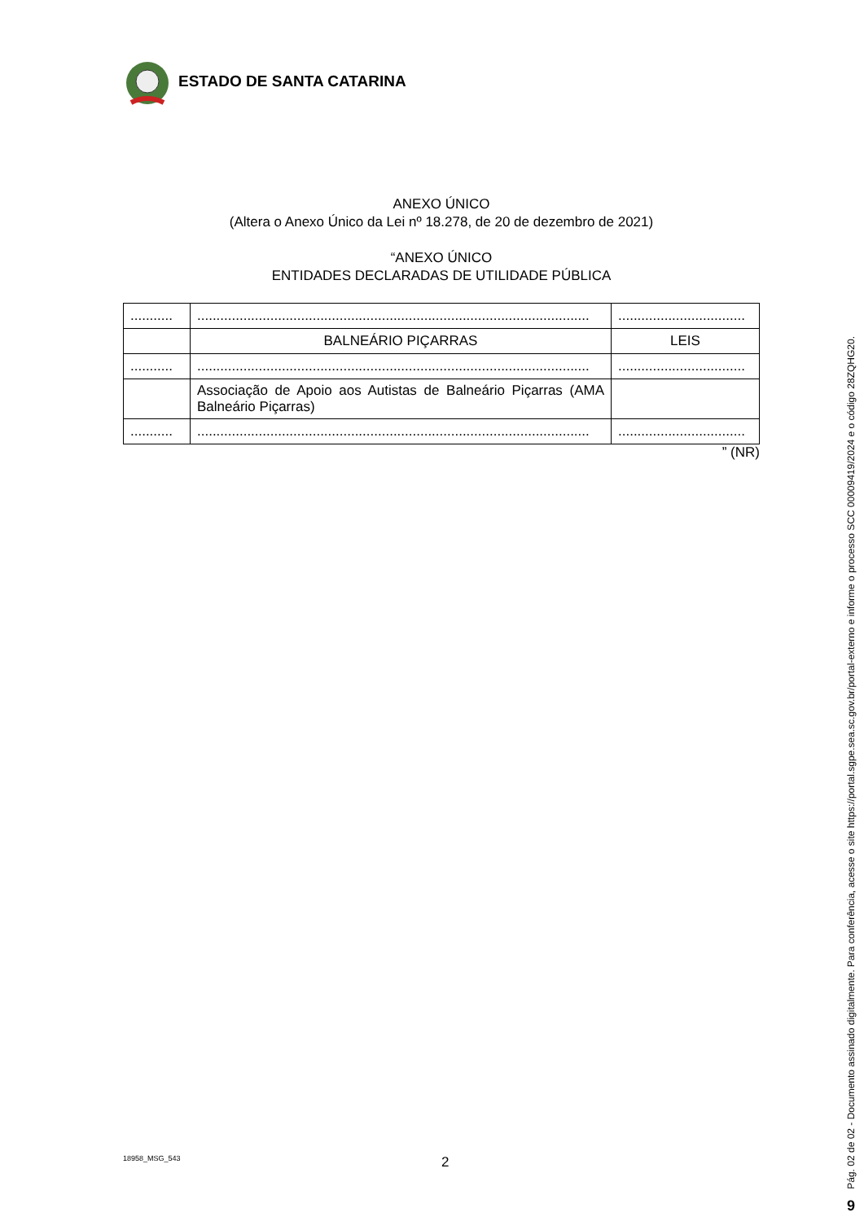ESTADO DE SANTA CATARINA
ANEXO ÚNICO
(Altera o Anexo Único da Lei nº 18.278, de 20 de dezembro de 2021)
“ANEXO ÚNICO
ENTIDADES DECLARADAS DE UTILIDADE PÚBLICA
| ........... | ...................................................................................................... | ................................. |
| | BALNEÁRIO PIÇARRAS | LEIS |
| ........... | ...................................................................................................... | ................................. |
| | Associação de Apoio aos Autistas de Balneário Piçarras (AMA Balneário Piçarras) | |
| ........... | ...................................................................................................... | ................................. |
” (NR)
18958_MSG_543 2
Pág. 02 de 02 - Documento assinado digitalmente. Para conferência, acesse o site https://portal.sgpe.sea.sc.gov.br/portal-externo e informe o processo SCC 00009419/2024 e o código 28ZQHG20.
9